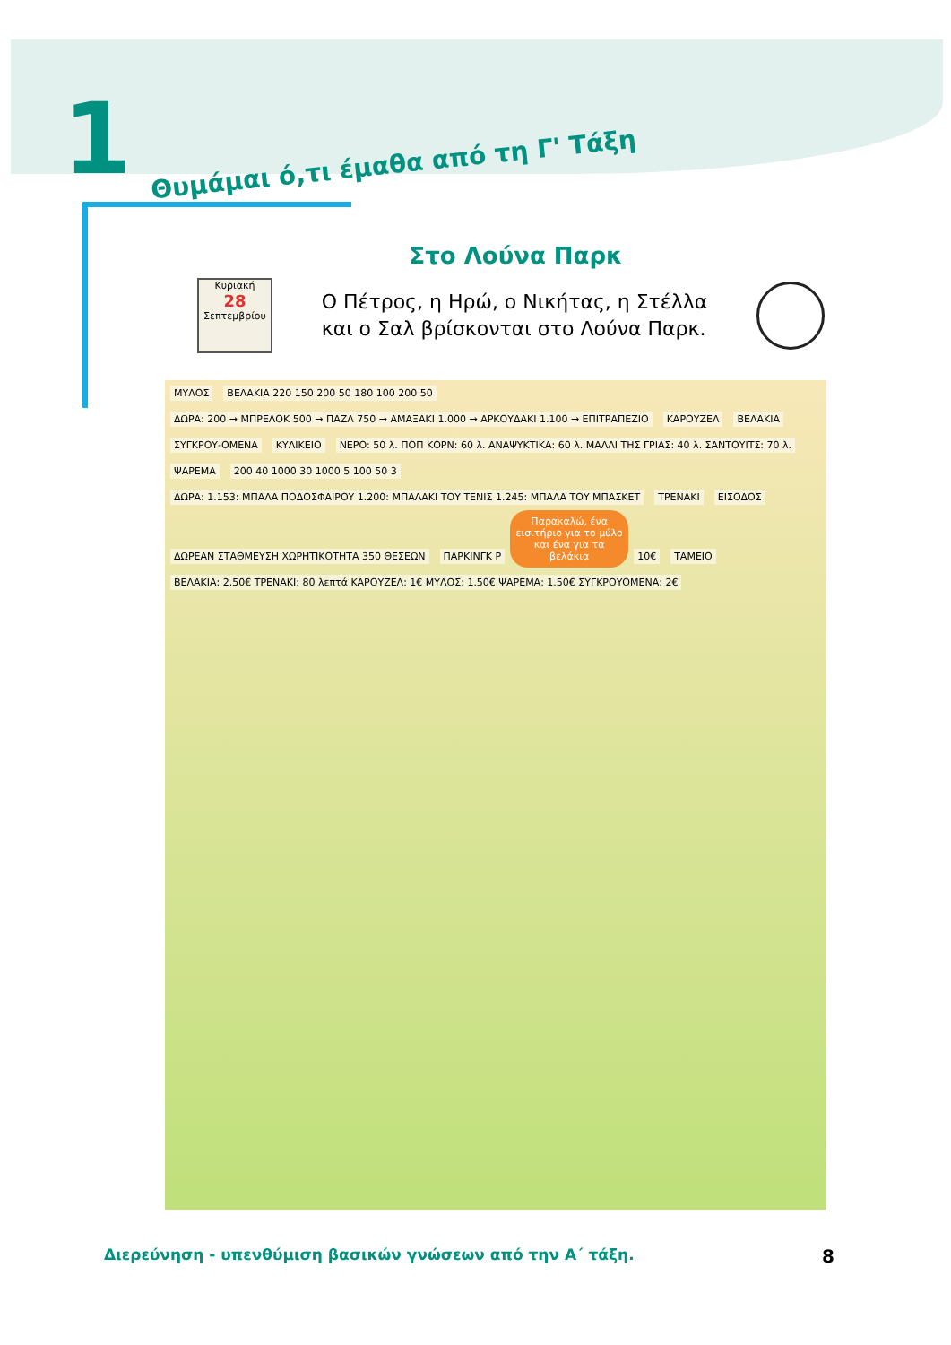1 Θυμάμαι ό,τι έμαθα από τη Γ' Τάξη
Στο Λούνα Παρκ
Κυριακή
28
Σεπτεμβρίου
Ο Πέτρος, η Ηρώ, ο Νικήτας, η Στέλλα
και ο Σαλ βρίσκονται στο Λούνα Παρκ.
ΜΥΛΟΣ ΒΕΛΑΚΙΑ 220 150 200 50 180 100 200 50 ΔΩΡΑ: 200 → ΜΠΡΕΛΟΚ 500 → ΠΑΖΛ 750 → ΑΜΑΞΑΚΙ 1.000 → ΑΡΚΟΥΔΑΚΙ 1.100 → ΕΠΙΤΡΑΠΕΖΙΟ ΚΑΡΟΥΖΕΛ ΒΕΛΑΚΙΑ ΣΥΓΚΡΟΥ-ΟΜΕΝΑ ΚΥΛΙΚΕΙΟ ΝΕΡΟ: 50 λ. ΠΟΠ ΚΟΡΝ: 60 λ. ΑΝΑΨΥΚΤΙΚΑ: 60 λ. ΜΑΛΛΙ ΤΗΣ ΓΡΙΑΣ: 40 λ. ΣΑΝΤΟΥΙΤΣ: 70 λ. ΨΑΡΕΜΑ 200 40 1000 30 1000 5 100 50 3 ΔΩΡΑ: 1.153: ΜΠΑΛΑ ΠΟΔΟΣΦΑΙΡΟΥ 1.200: ΜΠΑΛΑΚΙ ΤΟΥ ΤΕΝΙΣ 1.245: ΜΠΑΛΑ ΤΟΥ ΜΠΑΣΚΕΤ ΤΡΕΝΑΚΙ ΕΙΣΟΔΟΣ ΔΩΡΕΑΝ ΣΤΑΘΜΕΥΣΗ ΧΩΡΗΤΙΚΟΤΗΤΑ 350 ΘΕΣΕΩΝ ΠΑΡΚΙΝΓΚ P
Παρακαλώ, ένα εισιτήριο για το μύλο και ένα για τα βελάκια
10€ ΤΑΜΕΙΟ ΒΕΛΑΚΙΑ: 2.50€ ΤΡΕΝΑΚΙ: 80 λεπτά ΚΑΡΟΥΖΕΛ: 1€ ΜΥΛΟΣ: 1.50€ ΨΑΡΕΜΑ: 1.50€ ΣΥΓΚΡΟΥΟΜΕΝΑ: 2€
Διερεύνηση - υπενθύμιση βασικών γνώσεων από την Α΄ τάξη. 8